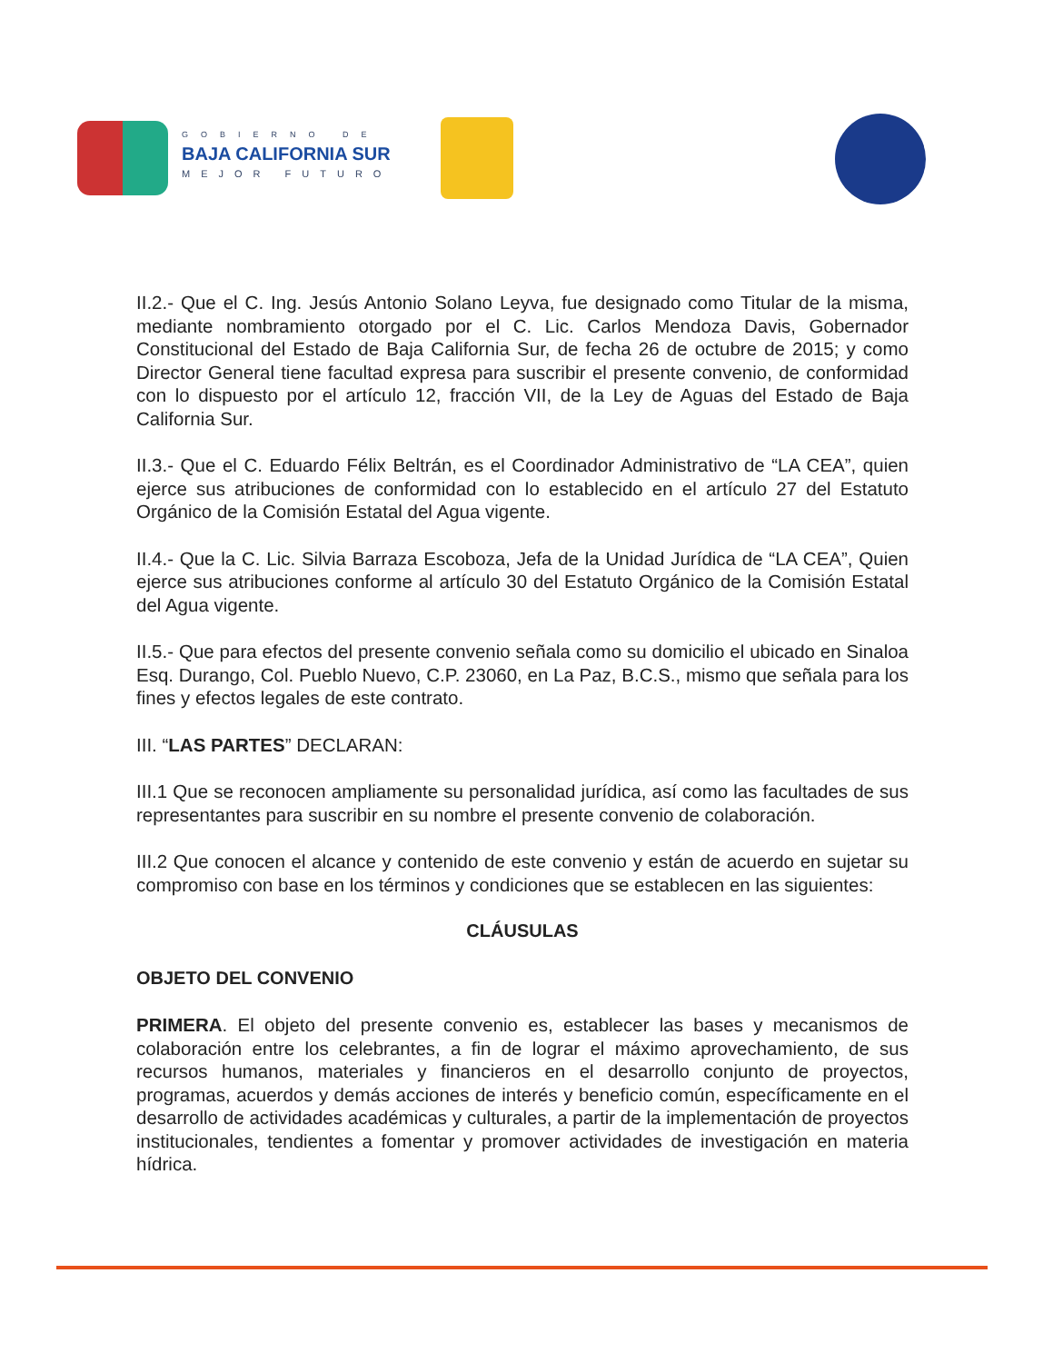GOBIERNO DE
BAJA CALIFORNIA SUR
MEJOR FUTURO
II.2.- Que el C. Ing. Jesús Antonio Solano Leyva, fue designado como Titular de la misma, mediante nombramiento otorgado por el C. Lic. Carlos Mendoza Davis, Gobernador Constitucional del Estado de Baja California Sur, de fecha 26 de octubre de 2015; y como Director General tiene facultad expresa para suscribir el presente convenio, de conformidad con lo dispuesto por el artículo 12, fracción VII, de la Ley de Aguas del Estado de Baja California Sur.
II.3.- Que el C. Eduardo Félix Beltrán, es el Coordinador Administrativo de “LA CEA”, quien ejerce sus atribuciones de conformidad con lo establecido en el artículo 27 del Estatuto Orgánico de la Comisión Estatal del Agua vigente.
II.4.- Que la C. Lic. Silvia Barraza Escoboza, Jefa de la Unidad Jurídica de “LA CEA”, Quien ejerce sus atribuciones conforme al artículo 30 del Estatuto Orgánico de la Comisión Estatal del Agua vigente.
II.5.- Que para efectos del presente convenio señala como su domicilio el ubicado en Sinaloa Esq. Durango, Col. Pueblo Nuevo, C.P. 23060, en La Paz, B.C.S., mismo que señala para los fines y efectos legales de este contrato.
III. “LAS PARTES” DECLARAN:
III.1 Que se reconocen ampliamente su personalidad jurídica, así como las facultades de sus representantes para suscribir en su nombre el presente convenio de colaboración.
III.2 Que conocen el alcance y contenido de este convenio y están de acuerdo en sujetar su compromiso con base en los términos y condiciones que se establecen en las siguientes:
CLÁUSULAS
OBJETO DEL CONVENIO
PRIMERA. El objeto del presente convenio es, establecer las bases y mecanismos de colaboración entre los celebrantes, a fin de lograr el máximo aprovechamiento, de sus recursos humanos, materiales y financieros en el desarrollo conjunto de proyectos, programas, acuerdos y demás acciones de interés y beneficio común, específicamente en el desarrollo de actividades académicas y culturales, a partir de la implementación de proyectos institucionales, tendientes a fomentar y promover actividades de investigación en materia hídrica.